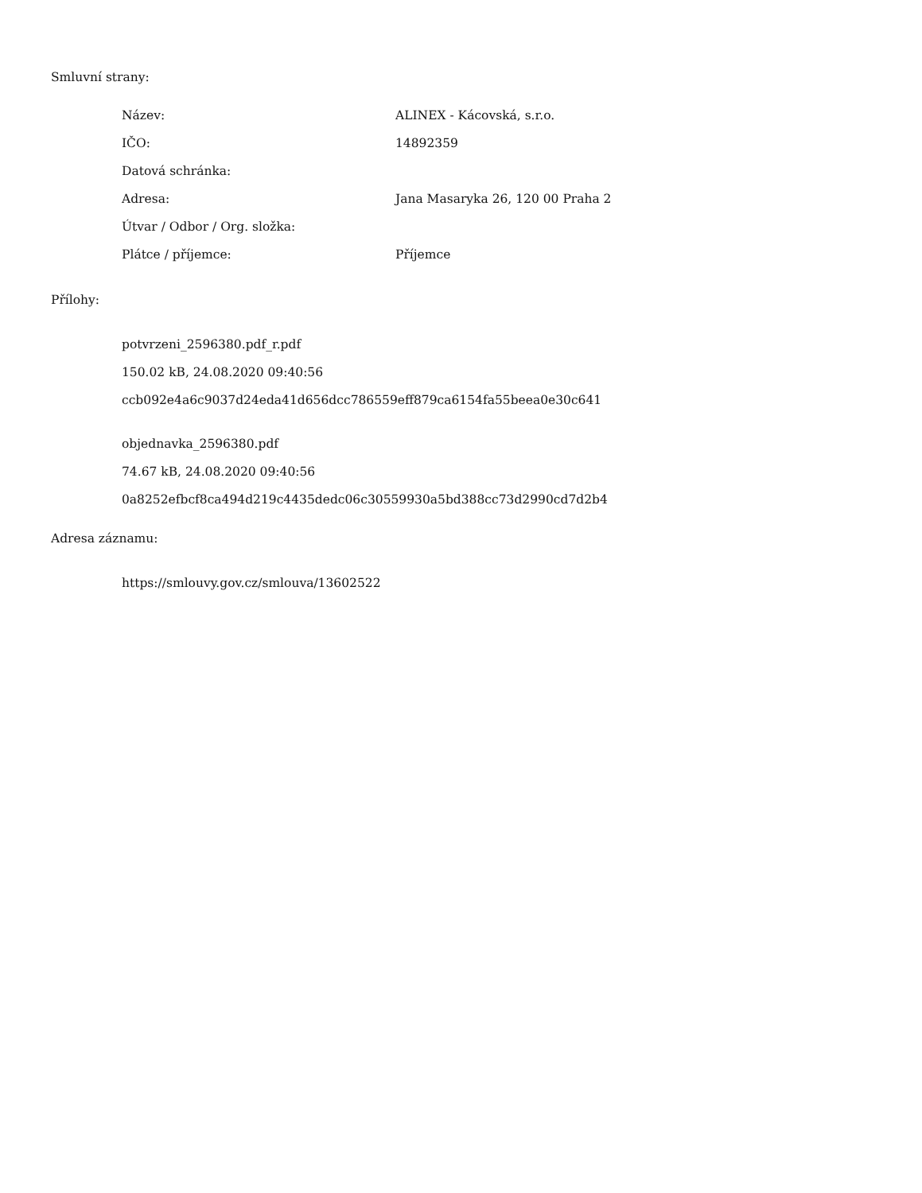Smluvní strany:
| Název: | ALINEX - Kácovská, s.r.o. |
| IČO: | 14892359 |
| Datová schránka: | |
| Adresa: | Jana Masaryka 26, 120 00 Praha 2 |
| Útvar / Odbor / Org. složka: | |
| Plátce / příjemce: | Příjemce |
Přílohy:
potvrzeni_2596380.pdf_r.pdf
150.02 kB, 24.08.2020 09:40:56
ccb092e4a6c9037d24eda41d656dcc786559eff879ca6154fa55beea0e30c641
objednavka_2596380.pdf
74.67 kB, 24.08.2020 09:40:56
0a8252efbcf8ca494d219c4435dedc06c30559930a5bd388cc73d2990cd7d2b4
Adresa záznamu:
https://smlouvy.gov.cz/smlouva/13602522